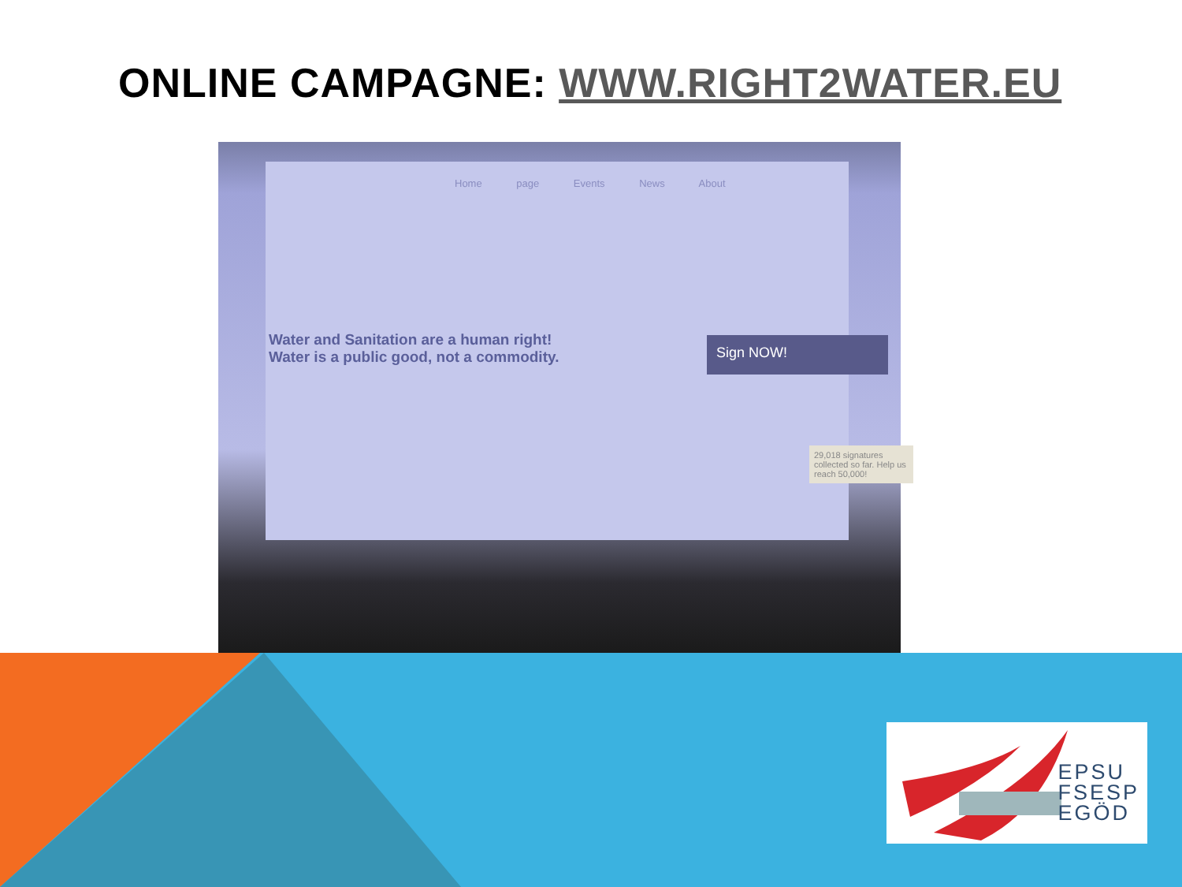ONLINE CAMPAGNE: WWW.RIGHT2WATER.EU
Home page Events News About
Water and Sanitation are a human right!
Water is a public good, not a commodity.
Sign NOW!
29,018 signatures collected so far. Help us reach 50,000!
EPSU
FSESP
EGÖD